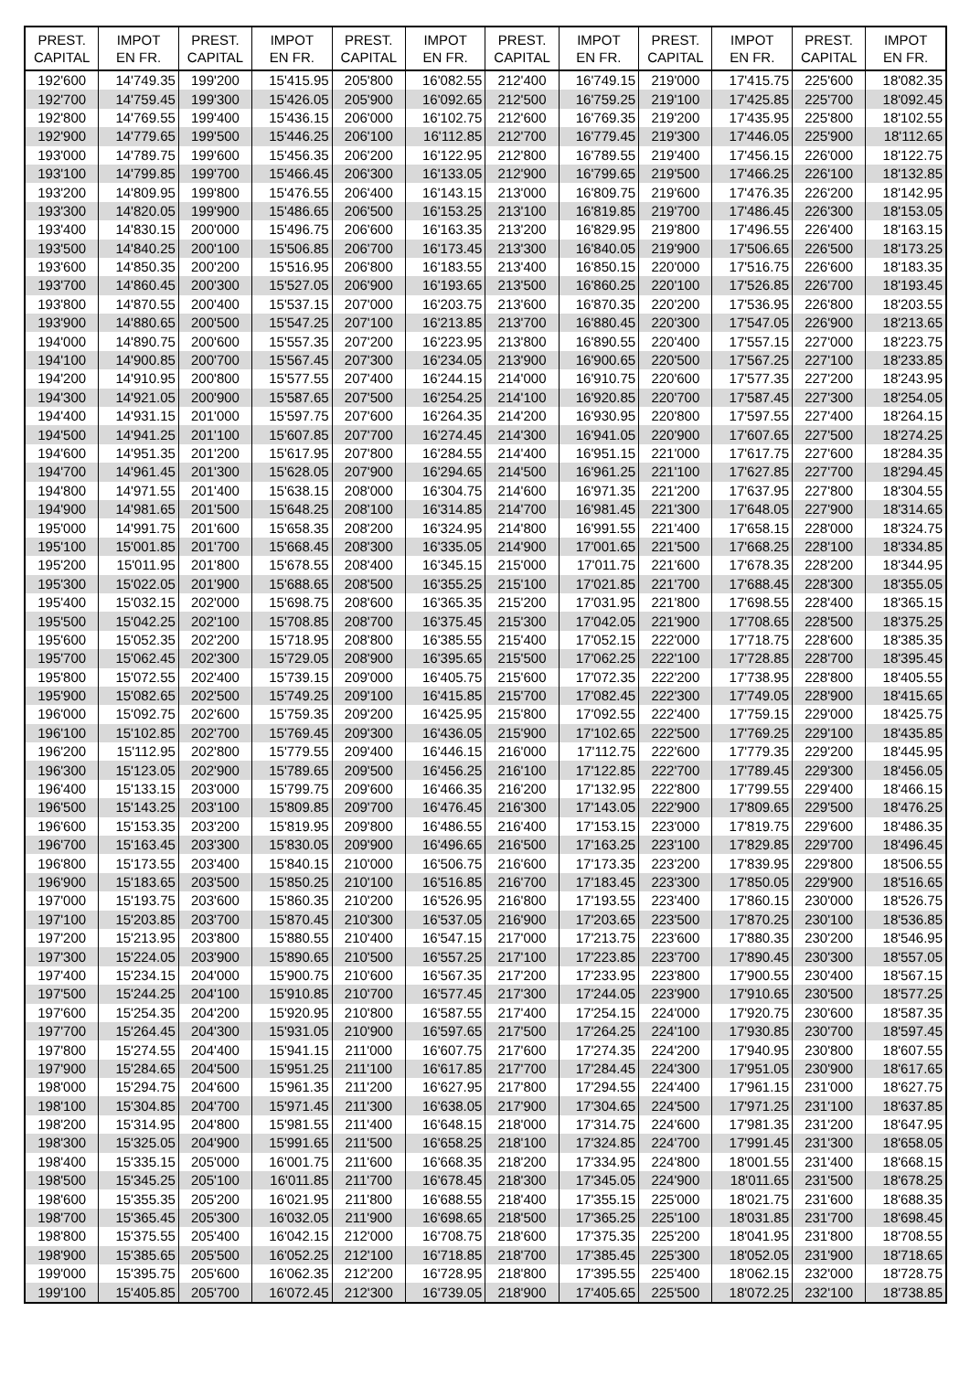| PREST. CAPITAL | IMPOT EN FR. | PREST. CAPITAL | IMPOT EN FR. | PREST. CAPITAL | IMPOT EN FR. | PREST. CAPITAL | IMPOT EN FR. | PREST. CAPITAL | IMPOT EN FR. | PREST. CAPITAL | IMPOT EN FR. |
| --- | --- | --- | --- | --- | --- | --- | --- | --- | --- | --- | --- |
| 192'600 | 14'749.35 | 199'200 | 15'415.95 | 205'800 | 16'082.55 | 212'400 | 16'749.15 | 219'000 | 17'415.75 | 225'600 | 18'082.35 |
| 192'700 | 14'759.45 | 199'300 | 15'426.05 | 205'900 | 16'092.65 | 212'500 | 16'759.25 | 219'100 | 17'425.85 | 225'700 | 18'092.45 |
| 192'800 | 14'769.55 | 199'400 | 15'436.15 | 206'000 | 16'102.75 | 212'600 | 16'769.35 | 219'200 | 17'435.95 | 225'800 | 18'102.55 |
| 192'900 | 14'779.65 | 199'500 | 15'446.25 | 206'100 | 16'112.85 | 212'700 | 16'779.45 | 219'300 | 17'446.05 | 225'900 | 18'112.65 |
| 193'000 | 14'789.75 | 199'600 | 15'456.35 | 206'200 | 16'122.95 | 212'800 | 16'789.55 | 219'400 | 17'456.15 | 226'000 | 18'122.75 |
| 193'100 | 14'799.85 | 199'700 | 15'466.45 | 206'300 | 16'133.05 | 212'900 | 16'799.65 | 219'500 | 17'466.25 | 226'100 | 18'132.85 |
| 193'200 | 14'809.95 | 199'800 | 15'476.55 | 206'400 | 16'143.15 | 213'000 | 16'809.75 | 219'600 | 17'476.35 | 226'200 | 18'142.95 |
| 193'300 | 14'820.05 | 199'900 | 15'486.65 | 206'500 | 16'153.25 | 213'100 | 16'819.85 | 219'700 | 17'486.45 | 226'300 | 18'153.05 |
| 193'400 | 14'830.15 | 200'000 | 15'496.75 | 206'600 | 16'163.35 | 213'200 | 16'829.95 | 219'800 | 17'496.55 | 226'400 | 18'163.15 |
| 193'500 | 14'840.25 | 200'100 | 15'506.85 | 206'700 | 16'173.45 | 213'300 | 16'840.05 | 219'900 | 17'506.65 | 226'500 | 18'173.25 |
| 193'600 | 14'850.35 | 200'200 | 15'516.95 | 206'800 | 16'183.55 | 213'400 | 16'850.15 | 220'000 | 17'516.75 | 226'600 | 18'183.35 |
| 193'700 | 14'860.45 | 200'300 | 15'527.05 | 206'900 | 16'193.65 | 213'500 | 16'860.25 | 220'100 | 17'526.85 | 226'700 | 18'193.45 |
| 193'800 | 14'870.55 | 200'400 | 15'537.15 | 207'000 | 16'203.75 | 213'600 | 16'870.35 | 220'200 | 17'536.95 | 226'800 | 18'203.55 |
| 193'900 | 14'880.65 | 200'500 | 15'547.25 | 207'100 | 16'213.85 | 213'700 | 16'880.45 | 220'300 | 17'547.05 | 226'900 | 18'213.65 |
| 194'000 | 14'890.75 | 200'600 | 15'557.35 | 207'200 | 16'223.95 | 213'800 | 16'890.55 | 220'400 | 17'557.15 | 227'000 | 18'223.75 |
| 194'100 | 14'900.85 | 200'700 | 15'567.45 | 207'300 | 16'234.05 | 213'900 | 16'900.65 | 220'500 | 17'567.25 | 227'100 | 18'233.85 |
| 194'200 | 14'910.95 | 200'800 | 15'577.55 | 207'400 | 16'244.15 | 214'000 | 16'910.75 | 220'600 | 17'577.35 | 227'200 | 18'243.95 |
| 194'300 | 14'921.05 | 200'900 | 15'587.65 | 207'500 | 16'254.25 | 214'100 | 16'920.85 | 220'700 | 17'587.45 | 227'300 | 18'254.05 |
| 194'400 | 14'931.15 | 201'000 | 15'597.75 | 207'600 | 16'264.35 | 214'200 | 16'930.95 | 220'800 | 17'597.55 | 227'400 | 18'264.15 |
| 194'500 | 14'941.25 | 201'100 | 15'607.85 | 207'700 | 16'274.45 | 214'300 | 16'941.05 | 220'900 | 17'607.65 | 227'500 | 18'274.25 |
| 194'600 | 14'951.35 | 201'200 | 15'617.95 | 207'800 | 16'284.55 | 214'400 | 16'951.15 | 221'000 | 17'617.75 | 227'600 | 18'284.35 |
| 194'700 | 14'961.45 | 201'300 | 15'628.05 | 207'900 | 16'294.65 | 214'500 | 16'961.25 | 221'100 | 17'627.85 | 227'700 | 18'294.45 |
| 194'800 | 14'971.55 | 201'400 | 15'638.15 | 208'000 | 16'304.75 | 214'600 | 16'971.35 | 221'200 | 17'637.95 | 227'800 | 18'304.55 |
| 194'900 | 14'981.65 | 201'500 | 15'648.25 | 208'100 | 16'314.85 | 214'700 | 16'981.45 | 221'300 | 17'648.05 | 227'900 | 18'314.65 |
| 195'000 | 14'991.75 | 201'600 | 15'658.35 | 208'200 | 16'324.95 | 214'800 | 16'991.55 | 221'400 | 17'658.15 | 228'000 | 18'324.75 |
| 195'100 | 15'001.85 | 201'700 | 15'668.45 | 208'300 | 16'335.05 | 214'900 | 17'001.65 | 221'500 | 17'668.25 | 228'100 | 18'334.85 |
| 195'200 | 15'011.95 | 201'800 | 15'678.55 | 208'400 | 16'345.15 | 215'000 | 17'011.75 | 221'600 | 17'678.35 | 228'200 | 18'344.95 |
| 195'300 | 15'022.05 | 201'900 | 15'688.65 | 208'500 | 16'355.25 | 215'100 | 17'021.85 | 221'700 | 17'688.45 | 228'300 | 18'355.05 |
| 195'400 | 15'032.15 | 202'000 | 15'698.75 | 208'600 | 16'365.35 | 215'200 | 17'031.95 | 221'800 | 17'698.55 | 228'400 | 18'365.15 |
| 195'500 | 15'042.25 | 202'100 | 15'708.85 | 208'700 | 16'375.45 | 215'300 | 17'042.05 | 221'900 | 17'708.65 | 228'500 | 18'375.25 |
| 195'600 | 15'052.35 | 202'200 | 15'718.95 | 208'800 | 16'385.55 | 215'400 | 17'052.15 | 222'000 | 17'718.75 | 228'600 | 18'385.35 |
| 195'700 | 15'062.45 | 202'300 | 15'729.05 | 208'900 | 16'395.65 | 215'500 | 17'062.25 | 222'100 | 17'728.85 | 228'700 | 18'395.45 |
| 195'800 | 15'072.55 | 202'400 | 15'739.15 | 209'000 | 16'405.75 | 215'600 | 17'072.35 | 222'200 | 17'738.95 | 228'800 | 18'405.55 |
| 195'900 | 15'082.65 | 202'500 | 15'749.25 | 209'100 | 16'415.85 | 215'700 | 17'082.45 | 222'300 | 17'749.05 | 228'900 | 18'415.65 |
| 196'000 | 15'092.75 | 202'600 | 15'759.35 | 209'200 | 16'425.95 | 215'800 | 17'092.55 | 222'400 | 17'759.15 | 229'000 | 18'425.75 |
| 196'100 | 15'102.85 | 202'700 | 15'769.45 | 209'300 | 16'436.05 | 215'900 | 17'102.65 | 222'500 | 17'769.25 | 229'100 | 18'435.85 |
| 196'200 | 15'112.95 | 202'800 | 15'779.55 | 209'400 | 16'446.15 | 216'000 | 17'112.75 | 222'600 | 17'779.35 | 229'200 | 18'445.95 |
| 196'300 | 15'123.05 | 202'900 | 15'789.65 | 209'500 | 16'456.25 | 216'100 | 17'122.85 | 222'700 | 17'789.45 | 229'300 | 18'456.05 |
| 196'400 | 15'133.15 | 203'000 | 15'799.75 | 209'600 | 16'466.35 | 216'200 | 17'132.95 | 222'800 | 17'799.55 | 229'400 | 18'466.15 |
| 196'500 | 15'143.25 | 203'100 | 15'809.85 | 209'700 | 16'476.45 | 216'300 | 17'143.05 | 222'900 | 17'809.65 | 229'500 | 18'476.25 |
| 196'600 | 15'153.35 | 203'200 | 15'819.95 | 209'800 | 16'486.55 | 216'400 | 17'153.15 | 223'000 | 17'819.75 | 229'600 | 18'486.35 |
| 196'700 | 15'163.45 | 203'300 | 15'830.05 | 209'900 | 16'496.65 | 216'500 | 17'163.25 | 223'100 | 17'829.85 | 229'700 | 18'496.45 |
| 196'800 | 15'173.55 | 203'400 | 15'840.15 | 210'000 | 16'506.75 | 216'600 | 17'173.35 | 223'200 | 17'839.95 | 229'800 | 18'506.55 |
| 196'900 | 15'183.65 | 203'500 | 15'850.25 | 210'100 | 16'516.85 | 216'700 | 17'183.45 | 223'300 | 17'850.05 | 229'900 | 18'516.65 |
| 197'000 | 15'193.75 | 203'600 | 15'860.35 | 210'200 | 16'526.95 | 216'800 | 17'193.55 | 223'400 | 17'860.15 | 230'000 | 18'526.75 |
| 197'100 | 15'203.85 | 203'700 | 15'870.45 | 210'300 | 16'537.05 | 216'900 | 17'203.65 | 223'500 | 17'870.25 | 230'100 | 18'536.85 |
| 197'200 | 15'213.95 | 203'800 | 15'880.55 | 210'400 | 16'547.15 | 217'000 | 17'213.75 | 223'600 | 17'880.35 | 230'200 | 18'546.95 |
| 197'300 | 15'224.05 | 203'900 | 15'890.65 | 210'500 | 16'557.25 | 217'100 | 17'223.85 | 223'700 | 17'890.45 | 230'300 | 18'557.05 |
| 197'400 | 15'234.15 | 204'000 | 15'900.75 | 210'600 | 16'567.35 | 217'200 | 17'233.95 | 223'800 | 17'900.55 | 230'400 | 18'567.15 |
| 197'500 | 15'244.25 | 204'100 | 15'910.85 | 210'700 | 16'577.45 | 217'300 | 17'244.05 | 223'900 | 17'910.65 | 230'500 | 18'577.25 |
| 197'600 | 15'254.35 | 204'200 | 15'920.95 | 210'800 | 16'587.55 | 217'400 | 17'254.15 | 224'000 | 17'920.75 | 230'600 | 18'587.35 |
| 197'700 | 15'264.45 | 204'300 | 15'931.05 | 210'900 | 16'597.65 | 217'500 | 17'264.25 | 224'100 | 17'930.85 | 230'700 | 18'597.45 |
| 197'800 | 15'274.55 | 204'400 | 15'941.15 | 211'000 | 16'607.75 | 217'600 | 17'274.35 | 224'200 | 17'940.95 | 230'800 | 18'607.55 |
| 197'900 | 15'284.65 | 204'500 | 15'951.25 | 211'100 | 16'617.85 | 217'700 | 17'284.45 | 224'300 | 17'951.05 | 230'900 | 18'617.65 |
| 198'000 | 15'294.75 | 204'600 | 15'961.35 | 211'200 | 16'627.95 | 217'800 | 17'294.55 | 224'400 | 17'961.15 | 231'000 | 18'627.75 |
| 198'100 | 15'304.85 | 204'700 | 15'971.45 | 211'300 | 16'638.05 | 217'900 | 17'304.65 | 224'500 | 17'971.25 | 231'100 | 18'637.85 |
| 198'200 | 15'314.95 | 204'800 | 15'981.55 | 211'400 | 16'648.15 | 218'000 | 17'314.75 | 224'600 | 17'981.35 | 231'200 | 18'647.95 |
| 198'300 | 15'325.05 | 204'900 | 15'991.65 | 211'500 | 16'658.25 | 218'100 | 17'324.85 | 224'700 | 17'991.45 | 231'300 | 18'658.05 |
| 198'400 | 15'335.15 | 205'000 | 16'001.75 | 211'600 | 16'668.35 | 218'200 | 17'334.95 | 224'800 | 18'001.55 | 231'400 | 18'668.15 |
| 198'500 | 15'345.25 | 205'100 | 16'011.85 | 211'700 | 16'678.45 | 218'300 | 17'345.05 | 224'900 | 18'011.65 | 231'500 | 18'678.25 |
| 198'600 | 15'355.35 | 205'200 | 16'021.95 | 211'800 | 16'688.55 | 218'400 | 17'355.15 | 225'000 | 18'021.75 | 231'600 | 18'688.35 |
| 198'700 | 15'365.45 | 205'300 | 16'032.05 | 211'900 | 16'698.65 | 218'500 | 17'365.25 | 225'100 | 18'031.85 | 231'700 | 18'698.45 |
| 198'800 | 15'375.55 | 205'400 | 16'042.15 | 212'000 | 16'708.75 | 218'600 | 17'375.35 | 225'200 | 18'041.95 | 231'800 | 18'708.55 |
| 198'900 | 15'385.65 | 205'500 | 16'052.25 | 212'100 | 16'718.85 | 218'700 | 17'385.45 | 225'300 | 18'052.05 | 231'900 | 18'718.65 |
| 199'000 | 15'395.75 | 205'600 | 16'062.35 | 212'200 | 16'728.95 | 218'800 | 17'395.55 | 225'400 | 18'062.15 | 232'000 | 18'728.75 |
| 199'100 | 15'405.85 | 205'700 | 16'072.45 | 212'300 | 16'739.05 | 218'900 | 17'405.65 | 225'500 | 18'072.25 | 232'100 | 18'738.85 |